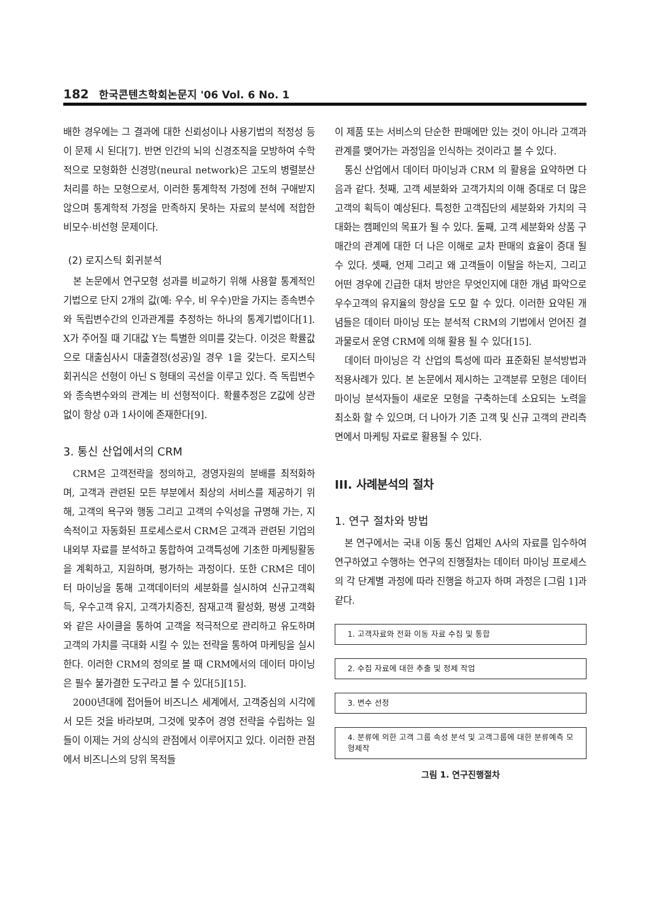182 한국콘텐츠학회논문지 '06 Vol. 6 No. 1
배한 경우에는 그 결과에 대한 신뢰성이나 사용기법의 적정성 등이 문제 시 된다[7]. 반면 인간의 뇌의 신경조직을 모방하여 수학적으로 모형화한 신경망(neural network)은 고도의 병렬분산처리를 하는 모형으로서, 이러한 통계학적 가정에 전혀 구애받지 않으며 통계학적 가정을 만족하지 못하는 자료의 분석에 적합한 비모수·비선형 문제이다.
(2) 로지스틱 회귀분석
본 논문에서 연구모형 성과를 비교하기 위해 사용할 통계적인 기법으로 단지 2개의 값(예: 우수, 비 우수)만을 가지는 종속변수와 독립변수간의 인과관계를 추정하는 하나의 통계기법이다[1]. X가 주어질 때 기대값 Y는 특별한 의미를 갖는다. 이것은 확률값으로 대출심사시 대출결정(성공)일 경우 1을 갖는다. 로지스틱 회귀식은 선형이 아닌 S 형태의 곡선을 이루고 있다. 즉 독립변수와 종속변수와의 관계는 비 선형적이다. 확률추정은 Z값에 상관없이 항상 0과 1사이에 존재한다[9].
3. 통신 산업에서의 CRM
CRM은 고객전략을 정의하고, 경영자원의 분배를 최적화하며, 고객과 관련된 모든 부분에서 최상의 서비스를 제공하기 위해, 고객의 욕구와 행동 그리고 고객의 수익성을 규명해 가는, 지속적이고 자동화된 프로세스로서 CRM은 고객과 관련된 기업의 내외부 자료를 분석하고 통합하여 고객특성에 기초한 마케팅활동을 계획하고, 지원하며, 평가하는 과정이다. 또한 CRM은 데이터 마이닝을 통해 고객데이터의 세분화를 실시하여 신규고객획득, 우수고객 유지, 고객가치증진, 잠재고객 활성화, 평생 고객화와 같은 사이클을 통하여 고객을 적극적으로 관리하고 유도하며 고객의 가치를 극대화 시킬 수 있는 전략을 통하여 마케팅을 실시한다. 이러한 CRM의 정의로 볼 때 CRM에서의 데이터 마이닝은 필수 불가결한 도구라고 볼 수 있다[5][15].
2000년대에 접어들어 비즈니스 세계에서, 고객중심의 시각에서 모든 것을 바라보며, 그것에 맞추어 경영 전략을 수립하는 일들이 이제는 거의 상식의 관점에서 이루어지고 있다. 이러한 관점에서 비즈니스의 당위 목적들
이 제품 또는 서비스의 단순한 판매에만 있는 것이 아니라 고객과 관계를 맺어가는 과정임을 인식하는 것이라고 볼 수 있다.
통신 산업에서 데이터 마이닝과 CRM 의 활용을 요약하면 다음과 같다. 첫째, 고객 세분화와 고객가치의 이해 증대로 더 많은 고객의 획득이 예상된다. 특정한 고객집단의 세분화와 가치의 극대화는 캠페인의 목표가 될 수 있다. 둘째, 고객 세분화와 상품 구매간의 관계에 대한 더 나은 이해로 교차 판매의 효율이 증대 될 수 있다. 셋째, 언제 그리고 왜 고객들이 이탈을 하는지, 그리고 어떤 경우에 긴급한 대처 방안은 무엇인지에 대한 개념 파악으로 우수고객의 유지율의 향상을 도모 할 수 있다. 이러한 요약된 개념들은 데이터 마이닝 또는 분석적 CRM의 기법에서 얻어진 결과물로서 운영 CRM에 의해 활용 될 수 있다[15].
데이터 마이닝은 각 산업의 특성에 따라 표준화된 분석방법과 적용사례가 있다. 본 논문에서 제시하는 고객분류 모형은 데이터 마이닝 분석자들이 새로운 모형을 구축하는데 소요되는 노력을 최소화 할 수 있으며, 더 나아가 기존 고객 및 신규 고객의 관리측면에서 마케팅 자료로 활용될 수 있다.
III. 사례분석의 절차
1. 연구 절차와 방법
본 연구에서는 국내 이동 통신 업체인 A사의 자료를 입수하여 연구하였고 수행하는 연구의 진행절차는 데이터 마이닝 프로세스의 각 단계별 과정에 따라 진행을 하고자 하며 과정은 [그림 1]과 같다.
1. 고객자료와 전화 이동 자료 수집 및 통합
2. 수집 자료에 대한 추출 및 정제 작업
3. 변수 선정
4. 분류에 의한 고객 그룹 속성 분석 및 고객그룹에 대한 분류예측 모형제작
그림 1. 연구진행절차